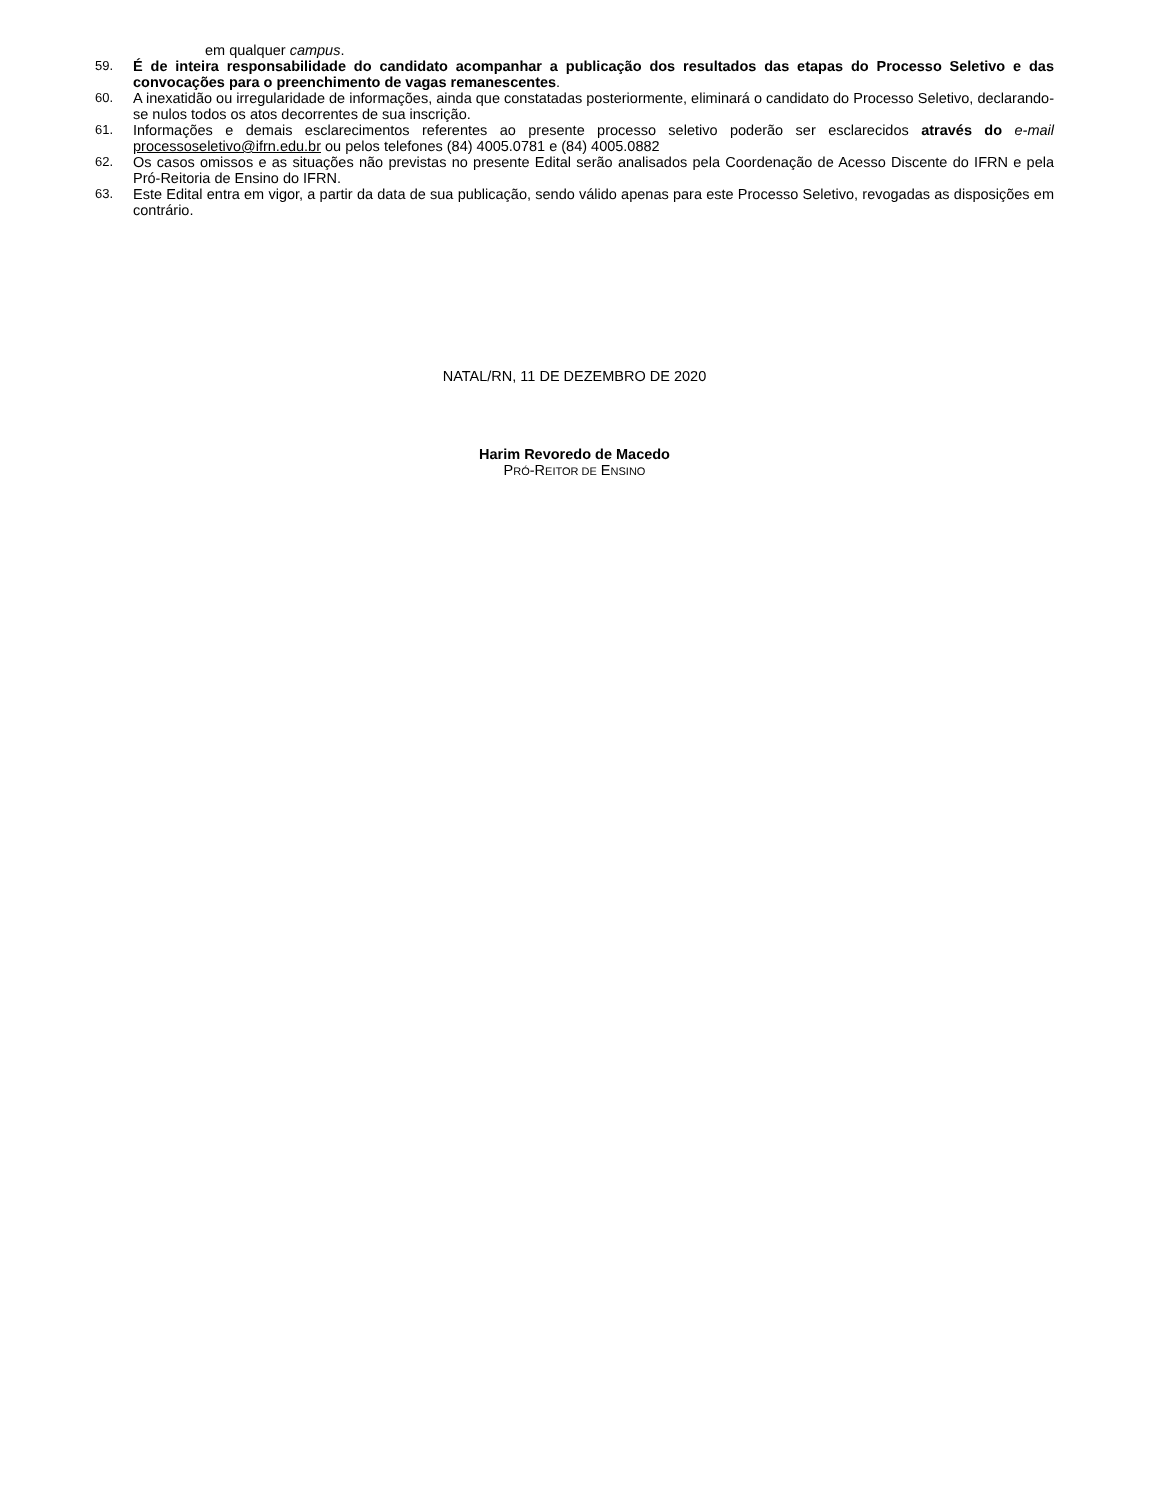em qualquer campus.
59. É de inteira responsabilidade do candidato acompanhar a publicação dos resultados das etapas do Processo Seletivo e das convocações para o preenchimento de vagas remanescentes.
60. A inexatidão ou irregularidade de informações, ainda que constatadas posteriormente, eliminará o candidato do Processo Seletivo, declarando-se nulos todos os atos decorrentes de sua inscrição.
61. Informações e demais esclarecimentos referentes ao presente processo seletivo poderão ser esclarecidos através do e-mail processoseletivo@ifrn.edu.br ou pelos telefones (84) 4005.0781 e (84) 4005.0882
62. Os casos omissos e as situações não previstas no presente Edital serão analisados pela Coordenação de Acesso Discente do IFRN e pela Pró-Reitoria de Ensino do IFRN.
63. Este Edital entra em vigor, a partir da data de sua publicação, sendo válido apenas para este Processo Seletivo, revogadas as disposições em contrário.
NATAL/RN, 11 DE DEZEMBRO DE 2020
Harim Revoredo de Macedo
PRÓ-REITOR DE ENSINO